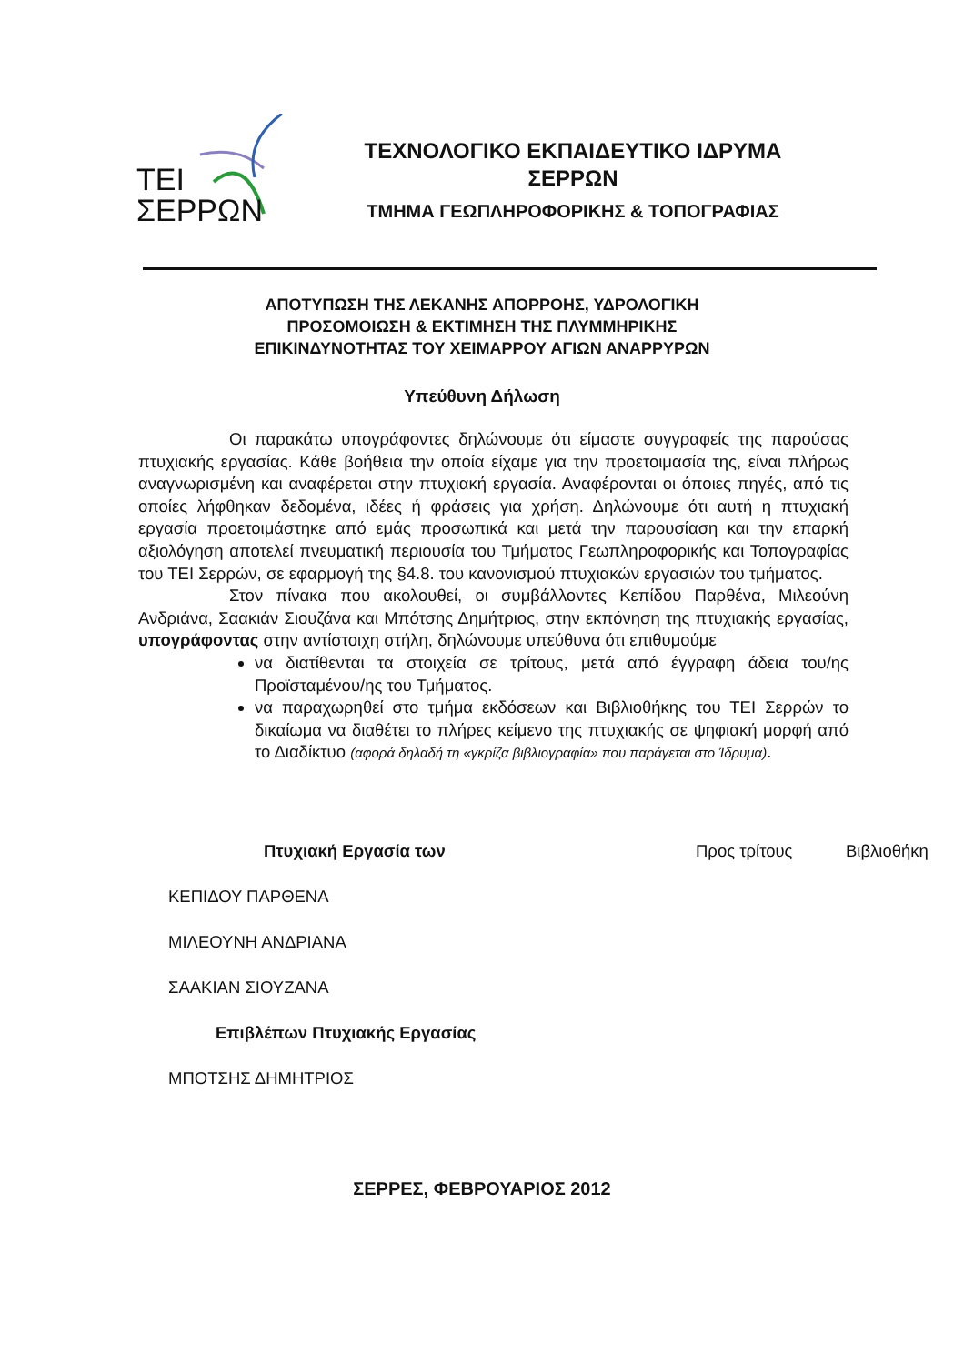ΤΕΙ
ΣΕΡΡΩΝ
ΤΕΧΝΟΛΟΓΙΚΟ ΕΚΠΑΙΔΕΥΤΙΚΟ ΙΔΡΥΜΑ
ΣΕΡΡΩΝ
ΤΜΗΜΑ ΓΕΩΠΛΗΡΟΦΟΡΙΚΗΣ & ΤΟΠΟΓΡΑΦΙΑΣ
ΑΠΟΤΥΠΩΣΗ ΤΗΣ ΛΕΚΑΝΗΣ ΑΠΟΡΡΟΗΣ, ΥΔΡΟΛΟΓΙΚΗ
ΠΡΟΣΟΜΟΙΩΣΗ & ΕΚΤΙΜΗΣΗ ΤΗΣ ΠΛΥΜΜΗΡΙΚΗΣ
ΕΠΙΚΙΝΔΥΝΟΤΗΤΑΣ ΤΟΥ ΧΕΙΜΑΡΡΟΥ ΑΓΙΩΝ ΑΝΑΡΡΥΡΩΝ
Υπεύθυνη Δήλωση
Οι παρακάτω υπογράφοντες δηλώνουμε ότι είμαστε συγγραφείς της παρούσας πτυχιακής εργασίας. Κάθε βοήθεια την οποία είχαμε για την προετοιμασία της, είναι πλήρως αναγνωρισμένη και αναφέρεται στην πτυχιακή εργασία. Αναφέρονται οι όποιες πηγές, από τις οποίες λήφθηκαν δεδομένα, ιδέες ή φράσεις για χρήση. Δηλώνουμε ότι αυτή η πτυχιακή εργασία προετοιμάστηκε από εμάς προσωπικά και μετά την παρουσίαση και την επαρκή αξιολόγηση αποτελεί πνευματική περιουσία του Τμήματος Γεωπληροφορικής και Τοπογραφίας του ΤΕΙ Σερρών, σε εφαρμογή της §4.8. του κανονισμού πτυχιακών εργασιών του τμήματος.
Στον πίνακα που ακολουθεί, οι συμβάλλοντες Κεπίδου Παρθένα, Μιλεούνη Ανδριάνα, Σαακιάν Σιουζάνα και Μπότσης Δημήτριος, στην εκπόνηση της πτυχιακής εργασίας, υπογράφοντας στην αντίστοιχη στήλη, δηλώνουμε υπεύθυνα ότι επιθυμούμε
να διατίθενται τα στοιχεία σε τρίτους, μετά από έγγραφη άδεια του/ης Προϊσταμένου/ης του Τμήματος.
να παραχωρηθεί στο τμήμα εκδόσεων και Βιβλιοθήκης του ΤΕΙ Σερρών το δικαίωμα να διαθέτει το πλήρες κείμενο της πτυχιακής σε ψηφιακή μορφή από το Διαδίκτυο (αφορά δηλαδή τη «γκρίζα βιβλιογραφία» που παράγεται στο Ίδρυμα).
| Πτυχιακή Εργασία των | Προς τρίτους | Βιβλιοθήκη |
| ΚΕΠΙΔΟΥ ΠΑΡΘΕΝΑ | | |
| ΜΙΛΕΟΥΝΗ ΑΝΔΡΙΑΝΑ | | |
| ΣΑΑΚΙΑΝ ΣΙΟΥΖΑΝΑ | | |
| Επιβλέπων Πτυχιακής Εργασίας | | |
| ΜΠΟΤΣΗΣ ΔΗΜΗΤΡΙΟΣ | | |
ΣΕΡΡΕΣ, ΦΕΒΡΟΥΑΡΙΟΣ 2012